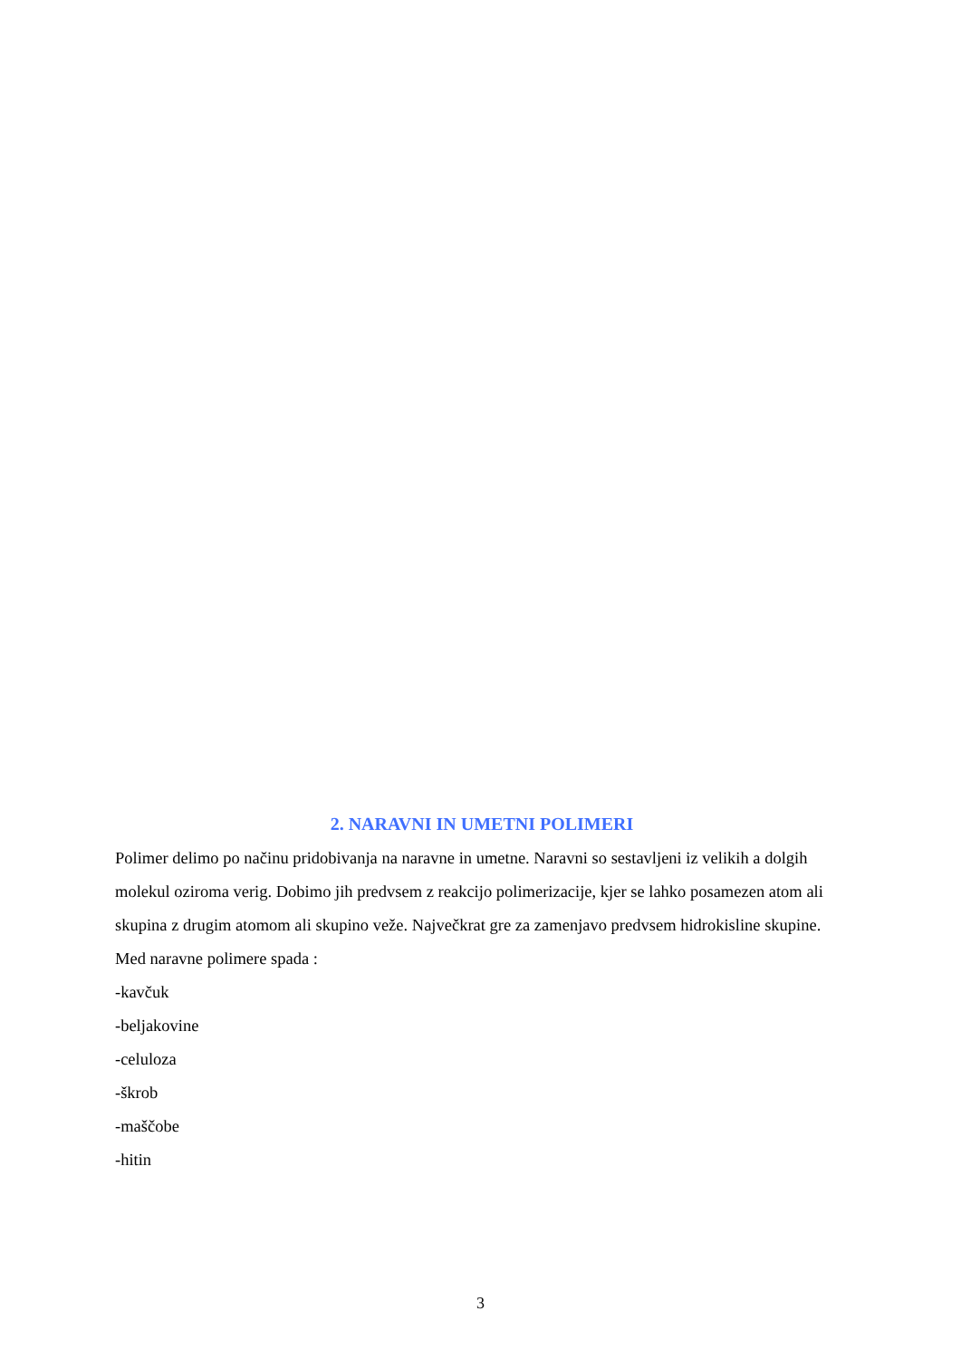2. NARAVNI IN UMETNI POLIMERI
Polimer delimo po načinu pridobivanja na naravne in umetne. Naravni so sestavljeni iz velikih a dolgih molekul oziroma verig. Dobimo jih predvsem z reakcijo polimerizacije, kjer se lahko posamezen atom ali skupina z drugim atomom ali skupino veže. Največkrat gre za zamenjavo predvsem hidrokisline skupine. Med naravne polimere spada :
-kavčuk
-beljakovine
-celuloza
-škrob
-maščobe
-hitin
3